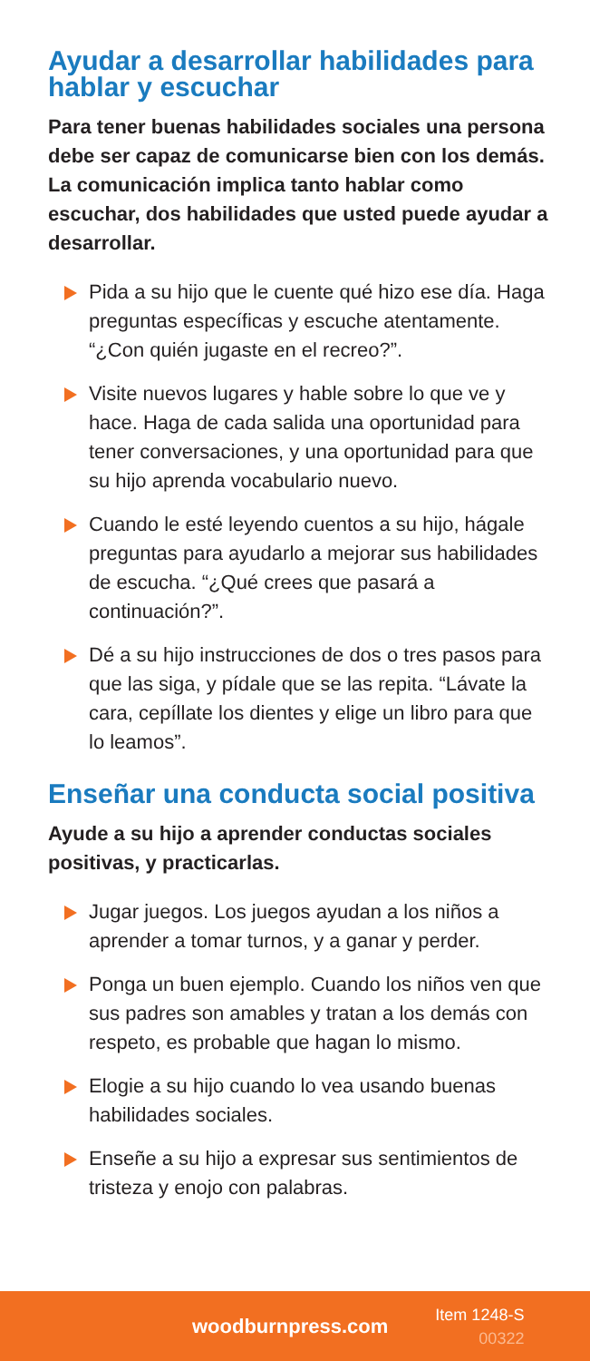Ayudar a desarrollar habilidades para hablar y escuchar
Para tener buenas habilidades sociales una persona debe ser capaz de comunicarse bien con los demás. La comunicación implica tanto hablar como escuchar, dos habilidades que usted puede ayudar a desarrollar.
Pida a su hijo que le cuente qué hizo ese día. Haga preguntas específicas y escuche atentamente. “¿Con quién jugaste en el recreo?”.
Visite nuevos lugares y hable sobre lo que ve y hace. Haga de cada salida una oportunidad para tener conversaciones, y una oportunidad para que su hijo aprenda vocabulario nuevo.
Cuando le esté leyendo cuentos a su hijo, hágale preguntas para ayudarlo a mejorar sus habilidades de escucha. “¿Qué crees que pasará a continuación?”.
Dé a su hijo instrucciones de dos o tres pasos para que las siga, y pídale que se las repita. “Lávate la cara, cepíllate los dientes y elige un libro para que lo leamos”.
Enseñar una conducta social positiva
Ayude a su hijo a aprender conductas sociales positivas, y practicarlas.
Jugar juegos. Los juegos ayudan a los niños a aprender a tomar turnos, y a ganar y perder.
Ponga un buen ejemplo. Cuando los niños ven que sus padres son amables y tratan a los demás con respeto, es probable que hagan lo mismo.
Elogie a su hijo cuando lo vea usando buenas habilidades sociales.
Enseñe a su hijo a expresar sus sentimientos de tristeza y enojo con palabras.
woodburnpress.com
Item 1248-S
00322